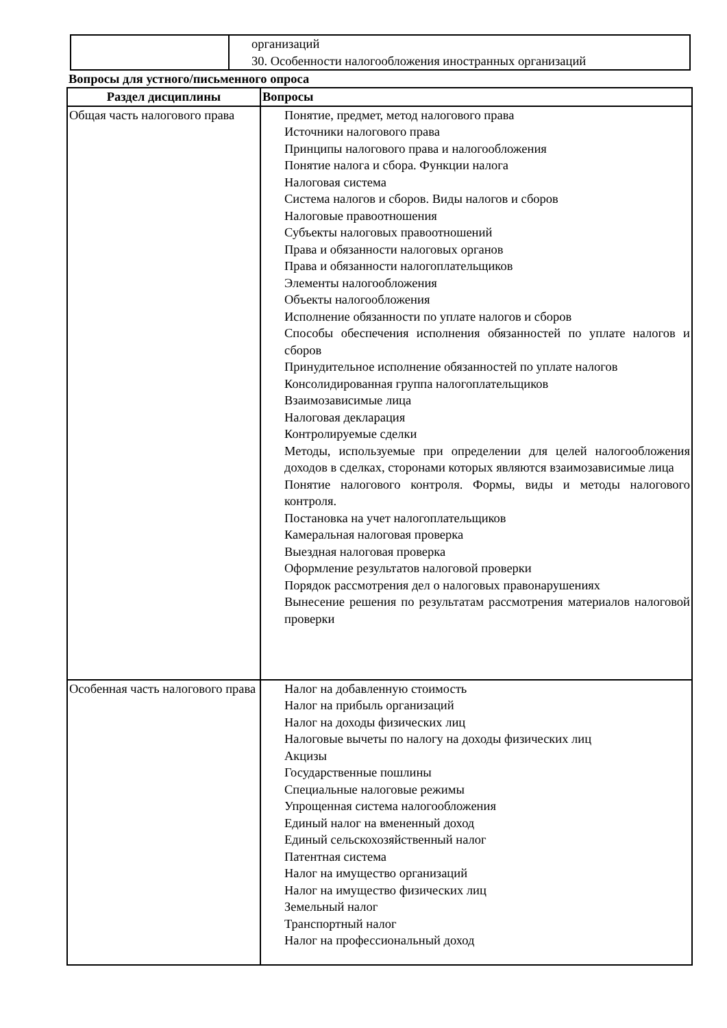| | организаций 30. Особенности налогообложения иностранных организаций |
Вопросы для устного/письменного опроса
| Раздел дисциплины | Вопросы |
| --- | --- |
| Общая часть налогового права | Понятие, предмет, метод налогового права Источники налогового права Принципы налогового права и налогообложения Понятие налога и сбора. Функции налога Налоговая система Система налогов и сборов. Виды налогов и сборов Налоговые правоотношения Субъекты налоговых правоотношений Права и обязанности налоговых органов Права и обязанности налогоплательщиков Элементы налогообложения Объекты налогообложения Исполнение обязанности по уплате налогов и сборов Способы обеспечения исполнения обязанностей по уплате налогов и сборов Принудительное исполнение обязанностей по уплате налогов Консолидированная группа налогоплательщиков Взаимозависимые лица Налоговая декларация Контролируемые сделки Методы, используемые при определении для целей налогообложения доходов в сделках, сторонами которых являются взаимозависимые лица Понятие налогового контроля. Формы, виды и методы налогового контроля. Постановка на учет налогоплательщиков Камеральная налоговая проверка Выездная налоговая проверка Оформление результатов налоговой проверки Порядок рассмотрения дел о налоговых правонарушениях Вынесение решения по результатам рассмотрения материалов налоговой проверки |
| Особенная часть налогового права | Налог на добавленную стоимость Налог на прибыль организаций Налог на доходы физических лиц Налоговые вычеты по налогу на доходы физических лиц Акцизы Государственные пошлины Специальные налоговые режимы Упрощенная система налогообложения Единый налог на вмененный доход Единый сельскохозяйственный налог Патентная система Налог на имущество организаций Налог на имущество физических лиц Земельный налог Транспортный налог Налог на профессиональный доход |